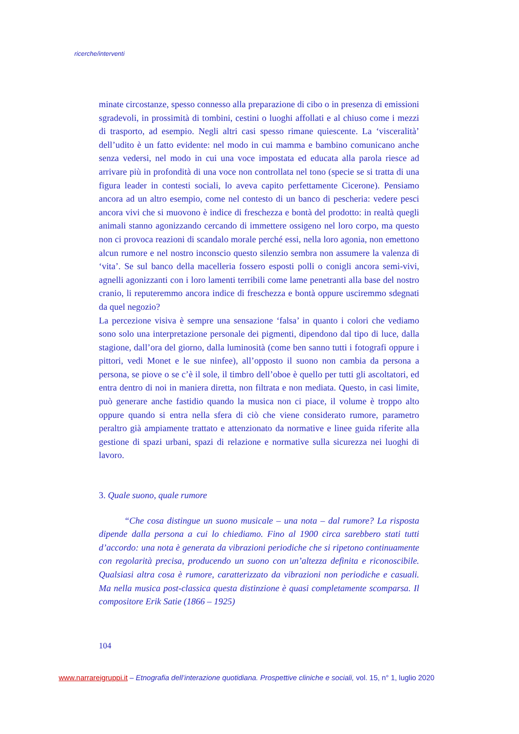ricerche/interventi
minate circostanze, spesso connesso alla preparazione di cibo o in presenza di emissioni sgradevoli, in prossimità di tombini, cestini o luoghi affollati e al chiuso come i mezzi di trasporto, ad esempio. Negli altri casi spesso rimane quiescente. La ‘visceralità’ dell’udito è un fatto evidente: nel modo in cui mamma e bambino comunicano anche senza vedersi, nel modo in cui una voce impostata ed educata alla parola riesce ad arrivare più in profondità di una voce non controllata nel tono (specie se si tratta di una figura leader in contesti sociali, lo aveva capito perfettamente Cicerone). Pensiamo ancora ad un altro esempio, come nel contesto di un banco di pescheria: vedere pesci ancora vivi che si muovono è indice di freschezza e bontà del prodotto: in realtà quegli animali stanno agonizzando cercando di immettere ossigeno nel loro corpo, ma questo non ci provoca reazioni di scandalo morale perché essi, nella loro agonia, non emettono alcun rumore e nel nostro inconscio questo silenzio sembra non assumere la valenza di ‘vita’. Se sul banco della macelleria fossero esposti polli o conigli ancora semi-vivi, agnelli agonizzanti con i loro lamenti terribili come lame penetranti alla base del nostro cranio, li reputeremmo ancora indice di freschezza e bontà oppure usciremmo sdegnati da quel negozio?
La percezione visiva è sempre una sensazione ‘falsa’ in quanto i colori che vediamo sono solo una interpretazione personale dei pigmenti, dipendono dal tipo di luce, dalla stagione, dall’ora del giorno, dalla luminosità (come ben sanno tutti i fotografi oppure i pittori, vedi Monet e le sue ninfee), all’opposto il suono non cambia da persona a persona, se piove o se c’è il sole, il timbro dell’oboe è quello per tutti gli ascoltatori, ed entra dentro di noi in maniera diretta, non filtrata e non mediata. Questo, in casi limite, può generare anche fastidio quando la musica non ci piace, il volume è troppo alto oppure quando si entra nella sfera di ciò che viene considerato rumore, parametro peraltro già ampiamente trattato e attenzionato da normative e linee guida riferite alla gestione di spazi urbani, spazi di relazione e normative sulla sicurezza nei luoghi di lavoro.
3. Quale suono, quale rumore
“Che cosa distingue un suono musicale – una nota – dal rumore? La risposta dipende dalla persona a cui lo chiediamo. Fino al 1900 circa sarebbero stati tutti d’accordo: una nota è generata da vibrazioni periodiche che si ripetono continuamente con regolarità precisa, producendo un suono con un’altezza definita e riconoscibile. Qualsiasi altra cosa è rumore, caratterizzato da vibrazioni non periodiche e casuali. Ma nella musica post-classica questa distinzione è quasi completamente scomparsa. Il compositore Erik Satie (1866 – 1925)
104
www.narrareigruppi.it – Etnografia dell’interazione quotidiana. Prospettive cliniche e sociali, vol. 15, n° 1, luglio 2020